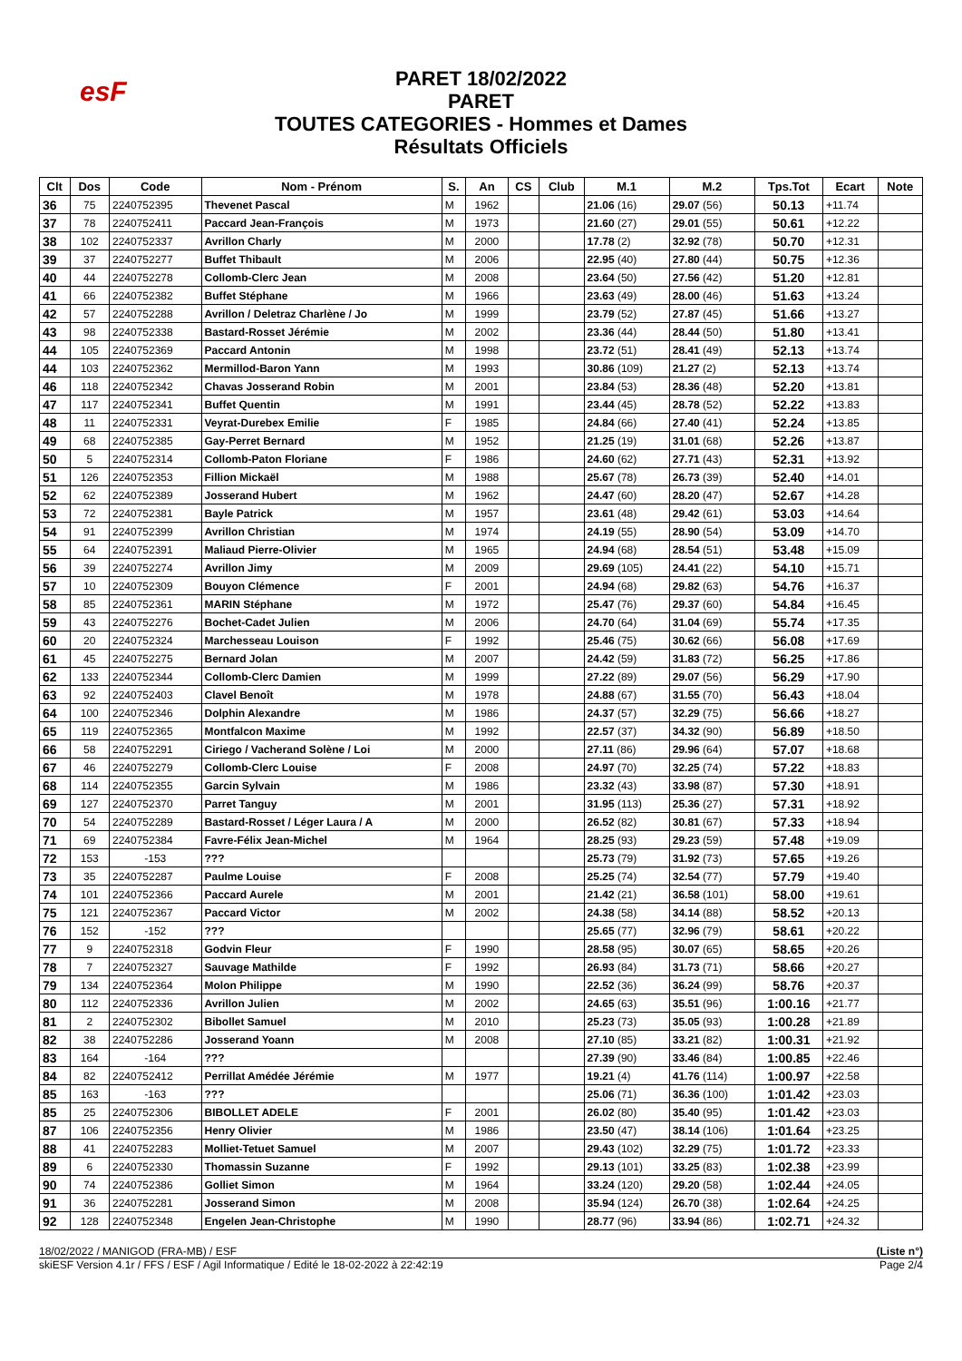esF
PARET 18/02/2022
PARET
TOUTES CATEGORIES - Hommes et Dames
Résultats Officiels
| Clt | Dos | Code | Nom - Prénom | S. | An | CS | Club | M.1 | M.2 | Tps.Tot | Ecart | Note |
| --- | --- | --- | --- | --- | --- | --- | --- | --- | --- | --- | --- | --- |
| 36 | 75 | 2240752395 | Thevenet Pascal | M | 1962 | | | 21.06 (16) | 29.07 (56) | 50.13 | +11.74 | |
| 37 | 78 | 2240752411 | Paccard Jean-François | M | 1973 | | | 21.60 (27) | 29.01 (55) | 50.61 | +12.22 | |
| 38 | 102 | 2240752337 | Avrillon Charly | M | 2000 | | | 17.78 (2) | 32.92 (78) | 50.70 | +12.31 | |
| 39 | 37 | 2240752277 | Buffet Thibault | M | 2006 | | | 22.95 (40) | 27.80 (44) | 50.75 | +12.36 | |
| 40 | 44 | 2240752278 | Collomb-Clerc Jean | M | 2008 | | | 23.64 (50) | 27.56 (42) | 51.20 | +12.81 | |
| 41 | 66 | 2240752382 | Buffet Stéphane | M | 1966 | | | 23.63 (49) | 28.00 (46) | 51.63 | +13.24 | |
| 42 | 57 | 2240752288 | Avrillon / Deletraz Charlène / Jo | M | 1999 | | | 23.79 (52) | 27.87 (45) | 51.66 | +13.27 | |
| 43 | 98 | 2240752338 | Bastard-Rosset Jérémie | M | 2002 | | | 23.36 (44) | 28.44 (50) | 51.80 | +13.41 | |
| 44 | 105 | 2240752369 | Paccard Antonin | M | 1998 | | | 23.72 (51) | 28.41 (49) | 52.13 | +13.74 | |
| 44 | 103 | 2240752362 | Mermillod-Baron Yann | M | 1993 | | | 30.86 (109) | 21.27 (2) | 52.13 | +13.74 | |
| 46 | 118 | 2240752342 | Chavas Josserand Robin | M | 2001 | | | 23.84 (53) | 28.36 (48) | 52.20 | +13.81 | |
| 47 | 117 | 2240752341 | Buffet Quentin | M | 1991 | | | 23.44 (45) | 28.78 (52) | 52.22 | +13.83 | |
| 48 | 11 | 2240752331 | Veyrat-Durebex Emilie | F | 1985 | | | 24.84 (66) | 27.40 (41) | 52.24 | +13.85 | |
| 49 | 68 | 2240752385 | Gay-Perret Bernard | M | 1952 | | | 21.25 (19) | 31.01 (68) | 52.26 | +13.87 | |
| 50 | 5 | 2240752314 | Collomb-Paton Floriane | F | 1986 | | | 24.60 (62) | 27.71 (43) | 52.31 | +13.92 | |
| 51 | 126 | 2240752353 | Fillion Mickaël | M | 1988 | | | 25.67 (78) | 26.73 (39) | 52.40 | +14.01 | |
| 52 | 62 | 2240752389 | Josserand Hubert | M | 1962 | | | 24.47 (60) | 28.20 (47) | 52.67 | +14.28 | |
| 53 | 72 | 2240752381 | Bayle Patrick | M | 1957 | | | 23.61 (48) | 29.42 (61) | 53.03 | +14.64 | |
| 54 | 91 | 2240752399 | Avrillon Christian | M | 1974 | | | 24.19 (55) | 28.90 (54) | 53.09 | +14.70 | |
| 55 | 64 | 2240752391 | Maliaud Pierre-Olivier | M | 1965 | | | 24.94 (68) | 28.54 (51) | 53.48 | +15.09 | |
| 56 | 39 | 2240752274 | Avrillon Jimy | M | 2009 | | | 29.69 (105) | 24.41 (22) | 54.10 | +15.71 | |
| 57 | 10 | 2240752309 | Bouyon Clémence | F | 2001 | | | 24.94 (68) | 29.82 (63) | 54.76 | +16.37 | |
| 58 | 85 | 2240752361 | MARIN Stéphane | M | 1972 | | | 25.47 (76) | 29.37 (60) | 54.84 | +16.45 | |
| 59 | 43 | 2240752276 | Bochet-Cadet Julien | M | 2006 | | | 24.70 (64) | 31.04 (69) | 55.74 | +17.35 | |
| 60 | 20 | 2240752324 | Marchesseau Louison | F | 1992 | | | 25.46 (75) | 30.62 (66) | 56.08 | +17.69 | |
| 61 | 45 | 2240752275 | Bernard Jolan | M | 2007 | | | 24.42 (59) | 31.83 (72) | 56.25 | +17.86 | |
| 62 | 133 | 2240752344 | Collomb-Clerc Damien | M | 1999 | | | 27.22 (89) | 29.07 (56) | 56.29 | +17.90 | |
| 63 | 92 | 2240752403 | Clavel Benoît | M | 1978 | | | 24.88 (67) | 31.55 (70) | 56.43 | +18.04 | |
| 64 | 100 | 2240752346 | Dolphin Alexandre | M | 1986 | | | 24.37 (57) | 32.29 (75) | 56.66 | +18.27 | |
| 65 | 119 | 2240752365 | Montfalcon Maxime | M | 1992 | | | 22.57 (37) | 34.32 (90) | 56.89 | +18.50 | |
| 66 | 58 | 2240752291 | Ciriego / Vacherand Solène / Loi | M | 2000 | | | 27.11 (86) | 29.96 (64) | 57.07 | +18.68 | |
| 67 | 46 | 2240752279 | Collomb-Clerc Louise | F | 2008 | | | 24.97 (70) | 32.25 (74) | 57.22 | +18.83 | |
| 68 | 114 | 2240752355 | Garcin Sylvain | M | 1986 | | | 23.32 (43) | 33.98 (87) | 57.30 | +18.91 | |
| 69 | 127 | 2240752370 | Parret Tanguy | M | 2001 | | | 31.95 (113) | 25.36 (27) | 57.31 | +18.92 | |
| 70 | 54 | 2240752289 | Bastard-Rosset / Léger Laura / A | M | 2000 | | | 26.52 (82) | 30.81 (67) | 57.33 | +18.94 | |
| 71 | 69 | 2240752384 | Favre-Félix Jean-Michel | M | 1964 | | | 28.25 (93) | 29.23 (59) | 57.48 | +19.09 | |
| 72 | 153 | -153 | ??? | | | | | 25.73 (79) | 31.92 (73) | 57.65 | +19.26 | |
| 73 | 35 | 2240752287 | Paulme Louise | F | 2008 | | | 25.25 (74) | 32.54 (77) | 57.79 | +19.40 | |
| 74 | 101 | 2240752366 | Paccard Aurele | M | 2001 | | | 21.42 (21) | 36.58 (101) | 58.00 | +19.61 | |
| 75 | 121 | 2240752367 | Paccard Victor | M | 2002 | | | 24.38 (58) | 34.14 (88) | 58.52 | +20.13 | |
| 76 | 152 | -152 | ??? | | | | | 25.65 (77) | 32.96 (79) | 58.61 | +20.22 | |
| 77 | 9 | 2240752318 | Godvin Fleur | F | 1990 | | | 28.58 (95) | 30.07 (65) | 58.65 | +20.26 | |
| 78 | 7 | 2240752327 | Sauvage Mathilde | F | 1992 | | | 26.93 (84) | 31.73 (71) | 58.66 | +20.27 | |
| 79 | 134 | 2240752364 | Molon Philippe | M | 1990 | | | 22.52 (36) | 36.24 (99) | 58.76 | +20.37 | |
| 80 | 112 | 2240752336 | Avrillon Julien | M | 2002 | | | 24.65 (63) | 35.51 (96) | 1:00.16 | +21.77 | |
| 81 | 2 | 2240752302 | Bibollet Samuel | M | 2010 | | | 25.23 (73) | 35.05 (93) | 1:00.28 | +21.89 | |
| 82 | 38 | 2240752286 | Josserand Yoann | M | 2008 | | | 27.10 (85) | 33.21 (82) | 1:00.31 | +21.92 | |
| 83 | 164 | -164 | ??? | | | | | 27.39 (90) | 33.46 (84) | 1:00.85 | +22.46 | |
| 84 | 82 | 2240752412 | Perrillat Amédée Jérémie | M | 1977 | | | 19.21 (4) | 41.76 (114) | 1:00.97 | +22.58 | |
| 85 | 163 | -163 | ??? | | | | | 25.06 (71) | 36.36 (100) | 1:01.42 | +23.03 | |
| 85 | 25 | 2240752306 | BIBOLLET ADELE | F | 2001 | | | 26.02 (80) | 35.40 (95) | 1:01.42 | +23.03 | |
| 87 | 106 | 2240752356 | Henry Olivier | M | 1986 | | | 23.50 (47) | 38.14 (106) | 1:01.64 | +23.25 | |
| 88 | 41 | 2240752283 | Molliet-Tetuet Samuel | M | 2007 | | | 29.43 (102) | 32.29 (75) | 1:01.72 | +23.33 | |
| 89 | 6 | 2240752330 | Thomassin Suzanne | F | 1992 | | | 29.13 (101) | 33.25 (83) | 1:02.38 | +23.99 | |
| 90 | 74 | 2240752386 | Golliet Simon | M | 1964 | | | 33.24 (120) | 29.20 (58) | 1:02.44 | +24.05 | |
| 91 | 36 | 2240752281 | Josserand Simon | M | 2008 | | | 35.94 (124) | 26.70 (38) | 1:02.64 | +24.25 | |
| 92 | 128 | 2240752348 | Engelen Jean-Christophe | M | 1990 | | | 28.77 (96) | 33.94 (86) | 1:02.71 | +24.32 | |
18/02/2022 / MANIGOD (FRA-MB) / ESF (Liste n°)
skiESF Version 4.1r / FFS / ESF / Agil Informatique / Edité le 18-02-2022 à 22:42:19 Page 2/4